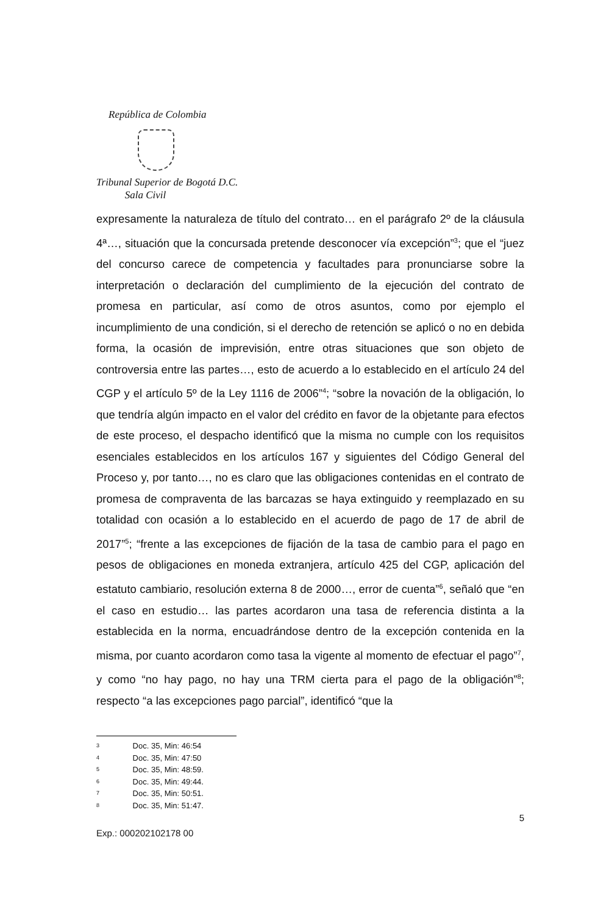República de Colombia
Tribunal Superior de Bogotá D.C.
Sala Civil
expresamente la naturaleza de título del contrato… en el parágrafo 2º de la cláusula 4ª…, situación que la concursada pretende desconocer vía excepción”<sup>3</sup>; que el “juez del concurso carece de competencia y facultades para pronunciarse sobre la interpretación o declaración del cumplimiento de la ejecución del contrato de promesa en particular, así como de otros asuntos, como por ejemplo el incumplimiento de una condición, si el derecho de retención se aplicó o no en debida forma, la ocasión de imprevisión, entre otras situaciones que son objeto de controversia entre las partes…, esto de acuerdo a lo establecido en el artículo 24 del CGP y el artículo 5º de la Ley 1116 de 2006”<sup>4</sup>; “sobre la novación de la obligación, lo que tendría algún impacto en el valor del crédito en favor de la objetante para efectos de este proceso, el despacho identificó que la misma no cumple con los requisitos esenciales establecidos en los artículos 167 y siguientes del Código General del Proceso y, por tanto…, no es claro que las obligaciones contenidas en el contrato de promesa de compraventa de las barcazas se haya extinguido y reemplazado en su totalidad con ocasión a lo establecido en el acuerdo de pago de 17 de abril de 2017”<sup>5</sup>; “frente a las excepciones de fijación de la tasa de cambio para el pago en pesos de obligaciones en moneda extranjera, artículo 425 del CGP, aplicación del estatuto cambiario, resolución externa 8 de 2000…, error de cuenta”<sup>6</sup>, señaló que “en el caso en estudio… las partes acordaron una tasa de referencia distinta a la establecida en la norma, encuadrándose dentro de la excepción contenida en la misma, por cuanto acordaron como tasa la vigente al momento de efectuar el pago”<sup>7</sup>, y como “no hay pago, no hay una TRM cierta para el pago de la obligación”<sup>8</sup>; respecto “a las excepciones pago parcial”, identificó “que la
3 Doc. 35, Min: 46:54
4 Doc. 35, Min: 47:50
5 Doc. 35, Min: 48:59.
6 Doc. 35, Min: 49:44.
7 Doc. 35, Min: 50:51.
8 Doc. 35, Min: 51:47.
5
Exp.: 000202102178 00